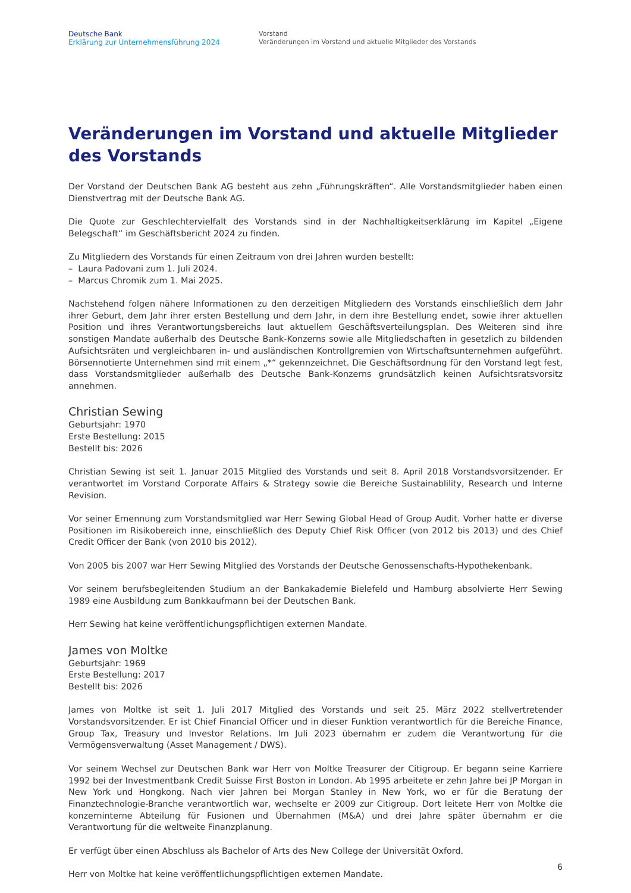Deutsche Bank
Erklärung zur Unternehmensführung 2024
Vorstand
Veränderungen im Vorstand und aktuelle Mitglieder des Vorstands
Veränderungen im Vorstand und aktuelle Mitglieder des Vorstands
Der Vorstand der Deutschen Bank AG besteht aus zehn „Führungskräften“. Alle Vorstandsmitglieder haben einen Dienstvertrag mit der Deutsche Bank AG.
Die Quote zur Geschlechtervielfalt des Vorstands sind in der Nachhaltigkeitserklärung im Kapitel „Eigene Belegschaft“ im Geschäftsbericht 2024 zu finden.
Zu Mitgliedern des Vorstands für einen Zeitraum von drei Jahren wurden bestellt:
– Laura Padovani zum 1. Juli 2024.
– Marcus Chromik zum 1. Mai 2025.
Nachstehend folgen nähere Informationen zu den derzeitigen Mitgliedern des Vorstands einschließlich dem Jahr ihrer Geburt, dem Jahr ihrer ersten Bestellung und dem Jahr, in dem ihre Bestellung endet, sowie ihrer aktuellen Position und ihres Verantwortungsbereichs laut aktuellem Geschäftsverteilungsplan. Des Weiteren sind ihre sonstigen Mandate außerhalb des Deutsche Bank-Konzerns sowie alle Mitgliedschaften in gesetzlich zu bildenden Aufsichtsräten und vergleichbaren in- und ausländischen Kontrollgremien von Wirtschaftsunternehmen aufgeführt. Börsennotierte Unternehmen sind mit einem „*“ gekennzeichnet. Die Geschäftsordnung für den Vorstand legt fest, dass Vorstandsmitglieder außerhalb des Deutsche Bank-Konzerns grundsätzlich keinen Aufsichtsratsvorsitz annehmen.
Christian Sewing
Geburtsjahr: 1970
Erste Bestellung: 2015
Bestellt bis: 2026
Christian Sewing ist seit 1. Januar 2015 Mitglied des Vorstands und seit 8. April 2018 Vorstandsvorsitzender. Er verantwortet im Vorstand Corporate Affairs & Strategy sowie die Bereiche Sustainablility, Research und Interne Revision.
Vor seiner Ernennung zum Vorstandsmitglied war Herr Sewing Global Head of Group Audit. Vorher hatte er diverse Positionen im Risikobereich inne, einschließlich des Deputy Chief Risk Officer (von 2012 bis 2013) und des Chief Credit Officer der Bank (von 2010 bis 2012).
Von 2005 bis 2007 war Herr Sewing Mitglied des Vorstands der Deutsche Genossenschafts-Hypothekenbank.
Vor seinem berufsbegleitenden Studium an der Bankakademie Bielefeld und Hamburg absolvierte Herr Sewing 1989 eine Ausbildung zum Bankkaufmann bei der Deutschen Bank.
Herr Sewing hat keine veröffentlichungspflichtigen externen Mandate.
James von Moltke
Geburtsjahr: 1969
Erste Bestellung: 2017
Bestellt bis: 2026
James von Moltke ist seit 1. Juli 2017 Mitglied des Vorstands und seit 25. März 2022 stellvertretender Vorstandsvorsitzender. Er ist Chief Financial Officer und in dieser Funktion verantwortlich für die Bereiche Finance, Group Tax, Treasury und Investor Relations. Im Juli 2023 übernahm er zudem die Verantwortung für die Vermögensverwaltung (Asset Management / DWS).
Vor seinem Wechsel zur Deutschen Bank war Herr von Moltke Treasurer der Citigroup. Er begann seine Karriere 1992 bei der Investmentbank Credit Suisse First Boston in London. Ab 1995 arbeitete er zehn Jahre bei JP Morgan in New York und Hongkong. Nach vier Jahren bei Morgan Stanley in New York, wo er für die Beratung der Finanztechnologie-Branche verantwortlich war, wechselte er 2009 zur Citigroup. Dort leitete Herr von Moltke die konzerninterne Abteilung für Fusionen und Übernahmen (M&A) und drei Jahre später übernahm er die Verantwortung für die weltweite Finanzplanung.
Er verfügt über einen Abschluss als Bachelor of Arts des New College der Universität Oxford.
Herr von Moltke hat keine veröffentlichungspflichtigen externen Mandate.
6